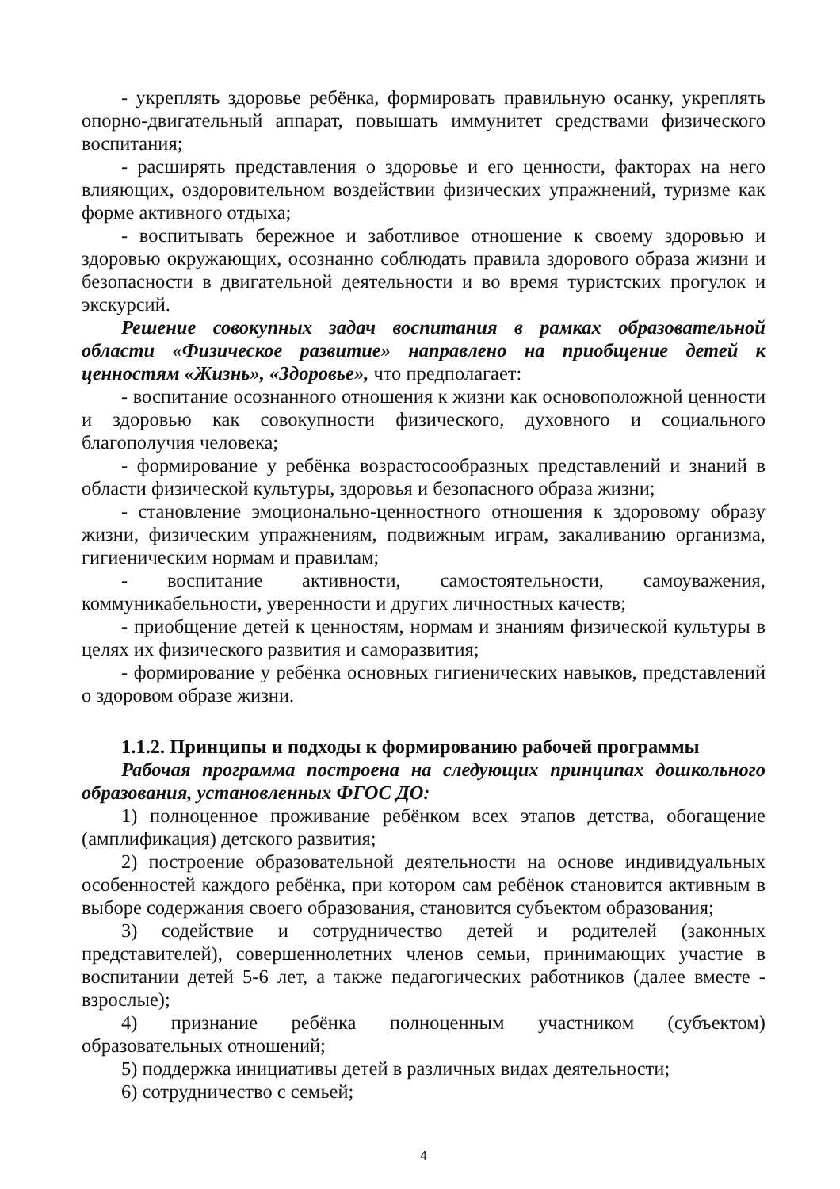- укреплять здоровье ребёнка, формировать правильную осанку, укреплять опорно-двигательный аппарат, повышать иммунитет средствами физического воспитания;
- расширять представления о здоровье и его ценности, факторах на него влияющих, оздоровительном воздействии физических упражнений, туризме как форме активного отдыха;
- воспитывать бережное и заботливое отношение к своему здоровью и здоровью окружающих, осознанно соблюдать правила здорового образа жизни и безопасности в двигательной деятельности и во время туристских прогулок и экскурсий.
Решение совокупных задач воспитания в рамках образовательной области «Физическое развитие» направлено на приобщение детей к ценностям «Жизнь», «Здоровье», что предполагает:
- воспитание осознанного отношения к жизни как основоположной ценности и здоровью как совокупности физического, духовного и социального благополучия человека;
- формирование у ребёнка возрастосообразных представлений и знаний в области физической культуры, здоровья и безопасного образа жизни;
- становление эмоционально-ценностного отношения к здоровому образу жизни, физическим упражнениям, подвижным играм, закаливанию организма, гигиеническим нормам и правилам;
- воспитание активности, самостоятельности, самоуважения, коммуникабельности, уверенности и других личностных качеств;
- приобщение детей к ценностям, нормам и знаниям физической культуры в целях их физического развития и саморазвития;
- формирование у ребёнка основных гигиенических навыков, представлений о здоровом образе жизни.
1.1.2. Принципы и подходы к формированию рабочей программы
Рабочая программа построена на следующих принципах дошкольного образования, установленных ФГОС ДО:
1) полноценное проживание ребёнком всех этапов детства, обогащение (амплификация) детского развития;
2) построение образовательной деятельности на основе индивидуальных особенностей каждого ребёнка, при котором сам ребёнок становится активным в выборе содержания своего образования, становится субъектом образования;
3) содействие и сотрудничество детей и родителей (законных представителей), совершеннолетних членов семьи, принимающих участие в воспитании детей 5-6 лет, а также педагогических работников (далее вместе - взрослые);
4) признание ребёнка полноценным участником (субъектом) образовательных отношений;
5) поддержка инициативы детей в различных видах деятельности;
6) сотрудничество с семьей;
4